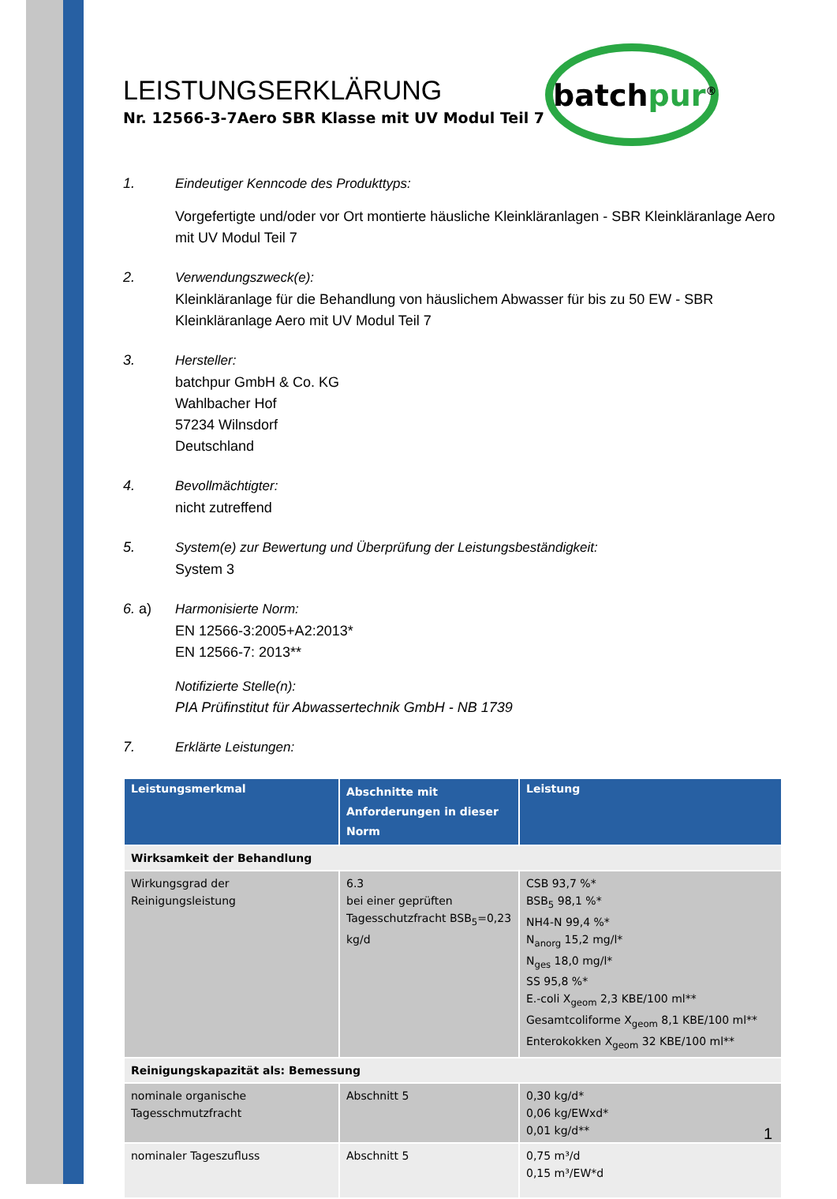batchpur<sup>®</sup>
LEISTUNGSERKLÄRUNG
Nr. 12566-3-7Aero SBR Klasse mit UV Modul Teil 7
1. Eindeutiger Kenncode des Produkttyps:
Vorgefertigte und/oder vor Ort montierte häusliche Kleinkläranlagen - SBR Kleinkläranlage Aero mit UV Modul Teil 7
2. Verwendungszweck(e):
Kleinkläranlage für die Behandlung von häuslichem Abwasser für bis zu 50 EW - SBR Kleinkläranlage Aero mit UV Modul Teil 7
3. Hersteller:
batchpur GmbH & Co. KG
Wahlbacher Hof
57234 Wilnsdorf
Deutschland
4. Bevollmächtigter:
nicht zutreffend
5. System(e) zur Bewertung und Überprüfung der Leistungsbeständigkeit:
System 3
6. a) Harmonisierte Norm:
EN 12566-3:2005+A2:2013*
EN 12566-7: 2013**
Notifizierte Stelle(n):
PIA Prüfinstitut für Abwassertechnik GmbH - NB 1739
7. Erklärte Leistungen:
| Leistungsmerkmal | Abschnitte mit Anforderungen in dieser Norm | Leistung |
| --- | --- | --- |
| Wirksamkeit der Behandlung | | |
| Wirkungsgrad der Reinigungsleistung | 6.3 bei einer geprüften Tagesschutzfracht BSB<sub>5</sub>=0,23 kg/d | CSB 93,7 %* BSB<sub>5</sub> 98,1 %* NH4-N 99,4 %* N<sub>anorg</sub> 15,2 mg/l* N<sub>ges</sub> 18,0 mg/l* SS 95,8 %* E.-coli X<sub>geom</sub> 2,3 KBE/100 ml** Gesamtcoliforme X<sub>geom</sub> 8,1 KBE/100 ml** Enterokokken X<sub>geom</sub> 32 KBE/100 ml** |
| Reinigungskapazität als: Bemessung | | |
| nominale organische Tagesschmutzfracht | Abschnitt 5 | 0,30 kg/d* 0,06 kg/EWxd* 0,01 kg/d** |
| nominaler Tageszufluss | Abschnitt 5 | 0,75 m³/d 0,15 m³/EW*d |
1